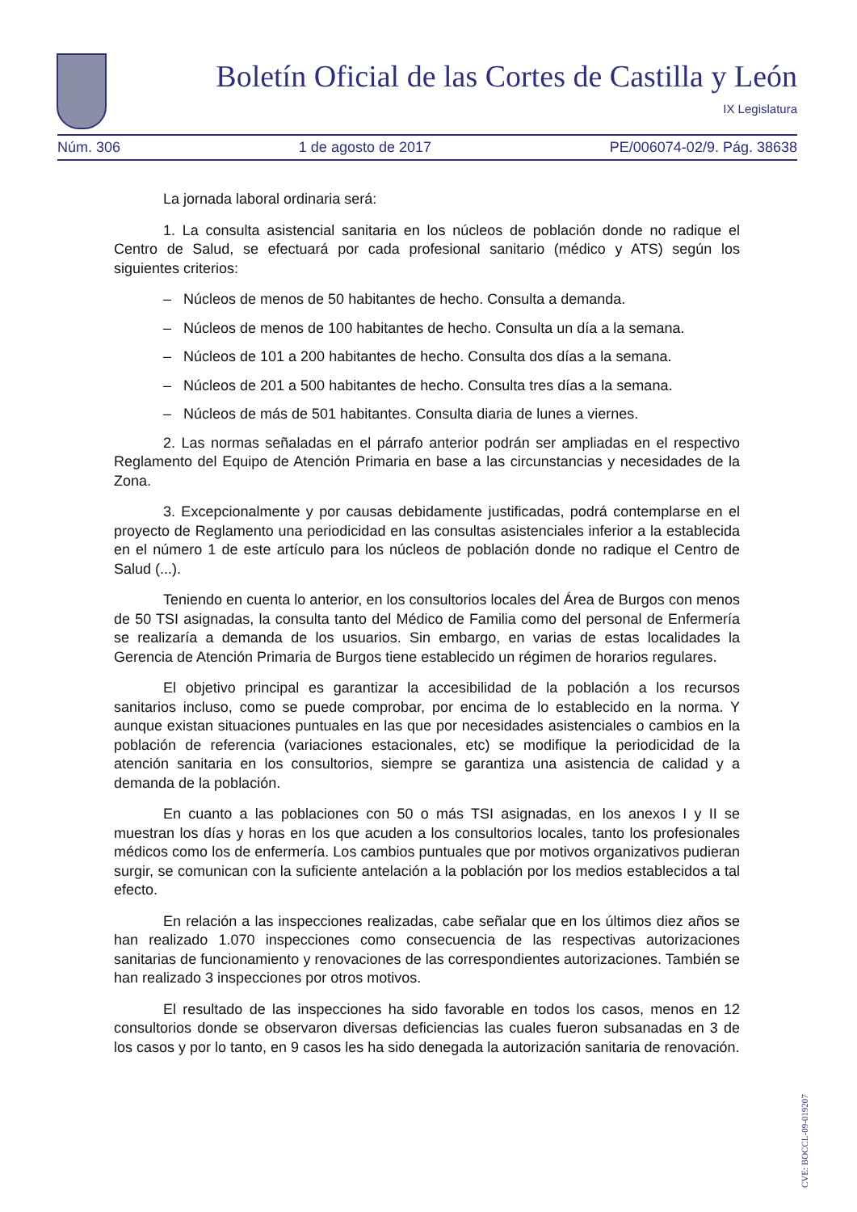Boletín Oficial de las Cortes de Castilla y León
IX Legislatura
Núm. 306 1 de agosto de 2017 PE/006074-02/9. Pág. 38638
La jornada laboral ordinaria será:
1. La consulta asistencial sanitaria en los núcleos de población donde no radique el Centro de Salud, se efectuará por cada profesional sanitario (médico y ATS) según los siguientes criterios:
– Núcleos de menos de 50 habitantes de hecho. Consulta a demanda.
– Núcleos de menos de 100 habitantes de hecho. Consulta un día a la semana.
– Núcleos de 101 a 200 habitantes de hecho. Consulta dos días a la semana.
– Núcleos de 201 a 500 habitantes de hecho. Consulta tres días a la semana.
– Núcleos de más de 501 habitantes. Consulta diaria de lunes a viernes.
2. Las normas señaladas en el párrafo anterior podrán ser ampliadas en el respectivo Reglamento del Equipo de Atención Primaria en base a las circunstancias y necesidades de la Zona.
3. Excepcionalmente y por causas debidamente justificadas, podrá contemplarse en el proyecto de Reglamento una periodicidad en las consultas asistenciales inferior a la establecida en el número 1 de este artículo para los núcleos de población donde no radique el Centro de Salud (...).
Teniendo en cuenta lo anterior, en los consultorios locales del Área de Burgos con menos de 50 TSI asignadas, la consulta tanto del Médico de Familia como del personal de Enfermería se realizaría a demanda de los usuarios. Sin embargo, en varias de estas localidades la Gerencia de Atención Primaria de Burgos tiene establecido un régimen de horarios regulares.
El objetivo principal es garantizar la accesibilidad de la población a los recursos sanitarios incluso, como se puede comprobar, por encima de lo establecido en la norma. Y aunque existan situaciones puntuales en las que por necesidades asistenciales o cambios en la población de referencia (variaciones estacionales, etc) se modifique la periodicidad de la atención sanitaria en los consultorios, siempre se garantiza una asistencia de calidad y a demanda de la población.
En cuanto a las poblaciones con 50 o más TSI asignadas, en los anexos I y II se muestran los días y horas en los que acuden a los consultorios locales, tanto los profesionales médicos como los de enfermería. Los cambios puntuales que por motivos organizativos pudieran surgir, se comunican con la suficiente antelación a la población por los medios establecidos a tal efecto.
En relación a las inspecciones realizadas, cabe señalar que en los últimos diez años se han realizado 1.070 inspecciones como consecuencia de las respectivas autorizaciones sanitarias de funcionamiento y renovaciones de las correspondientes autorizaciones. También se han realizado 3 inspecciones por otros motivos.
El resultado de las inspecciones ha sido favorable en todos los casos, menos en 12 consultorios donde se observaron diversas deficiencias las cuales fueron subsanadas en 3 de los casos y por lo tanto, en 9 casos les ha sido denegada la autorización sanitaria de renovación.
CVE: BOCCL-09-019207